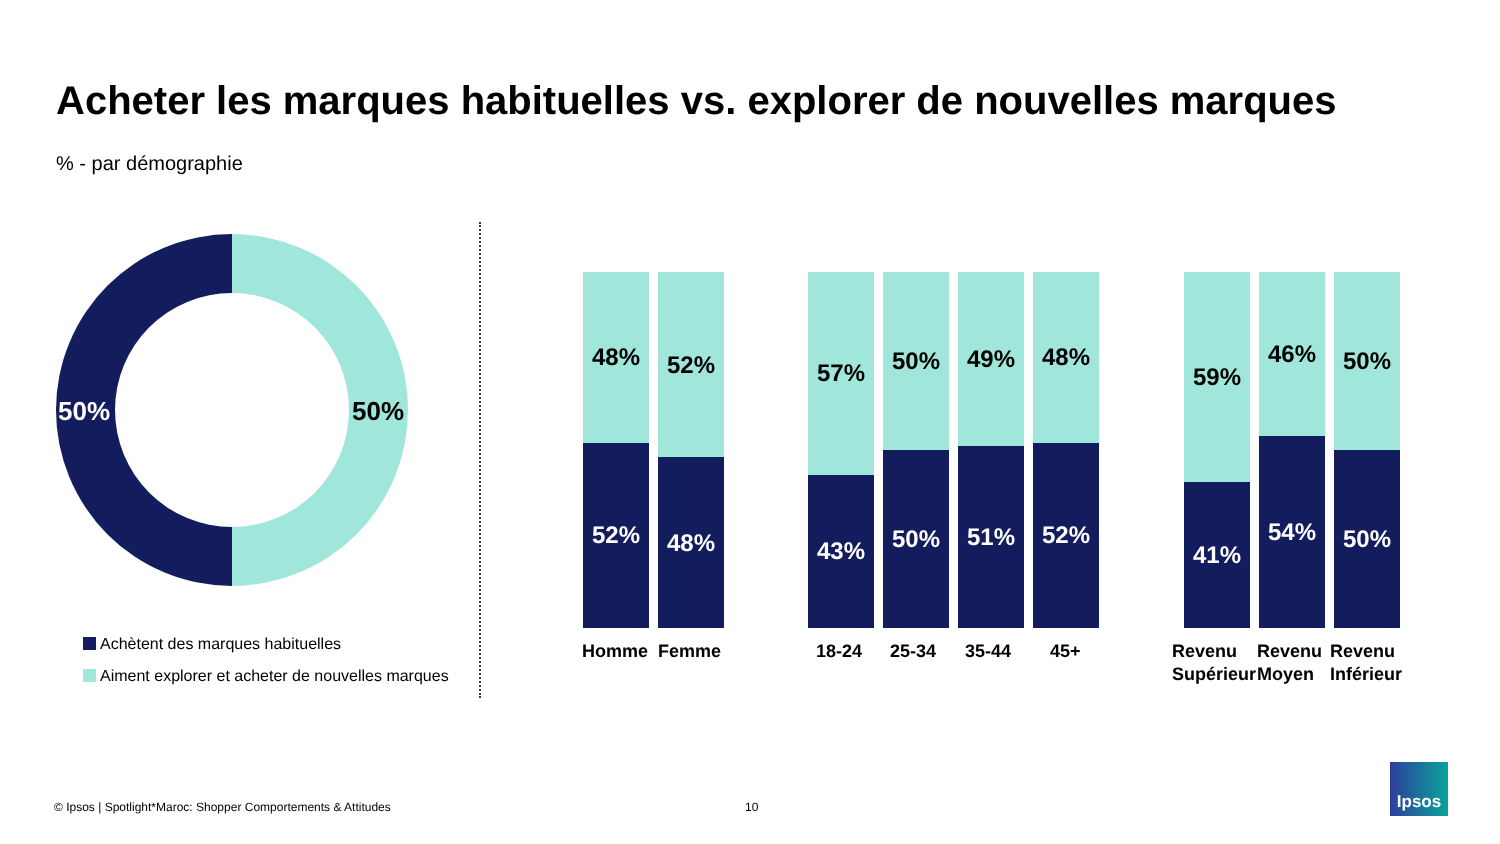Acheter les marques habituelles vs. explorer de nouvelles marques
% - par démographie
50% 50%
Achètent des marques habituelles
Aiment explorer et acheter de nouvelles marques
48%
52%
52%
48%
57%
43%
50%
50%
49%
51%
48%
52%
59%
41%
46%
54%
50%
50%
Homme Femme 18-24 25-34 35-44 45+
Revenu
Supérieur
Revenu
Moyen
Revenu
Inférieur
© Ipsos | Spotlight*Maroc: Shopper Comportements & Attitudes
10
Ipsos